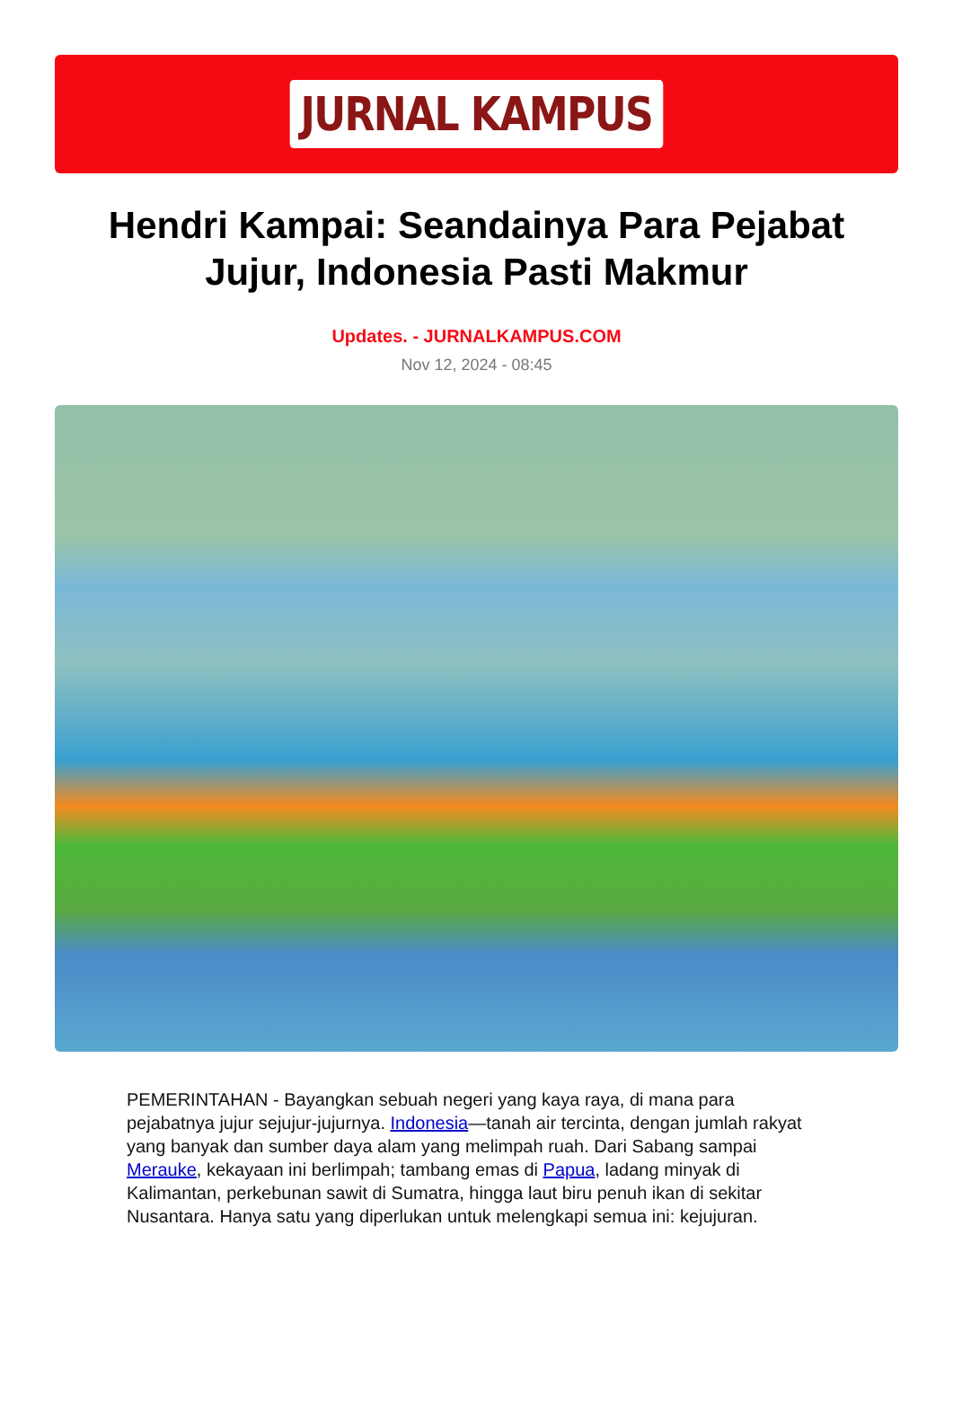JURNAL KAMPUS
Hendri Kampai: Seandainya Para Pejabat Jujur, Indonesia Pasti Makmur
Updates. - JURNALKAMPUS.COM
Nov 12, 2024 - 08:45
PEMERINTAHAN - Bayangkan sebuah negeri yang kaya raya, di mana para pejabatnya jujur sejujur-jujurnya. Indonesia—tanah air tercinta, dengan jumlah rakyat yang banyak dan sumber daya alam yang melimpah ruah. Dari Sabang sampai Merauke, kekayaan ini berlimpah; tambang emas di Papua, ladang minyak di Kalimantan, perkebunan sawit di Sumatra, hingga laut biru penuh ikan di sekitar Nusantara. Hanya satu yang diperlukan untuk melengkapi semua ini: kejujuran.